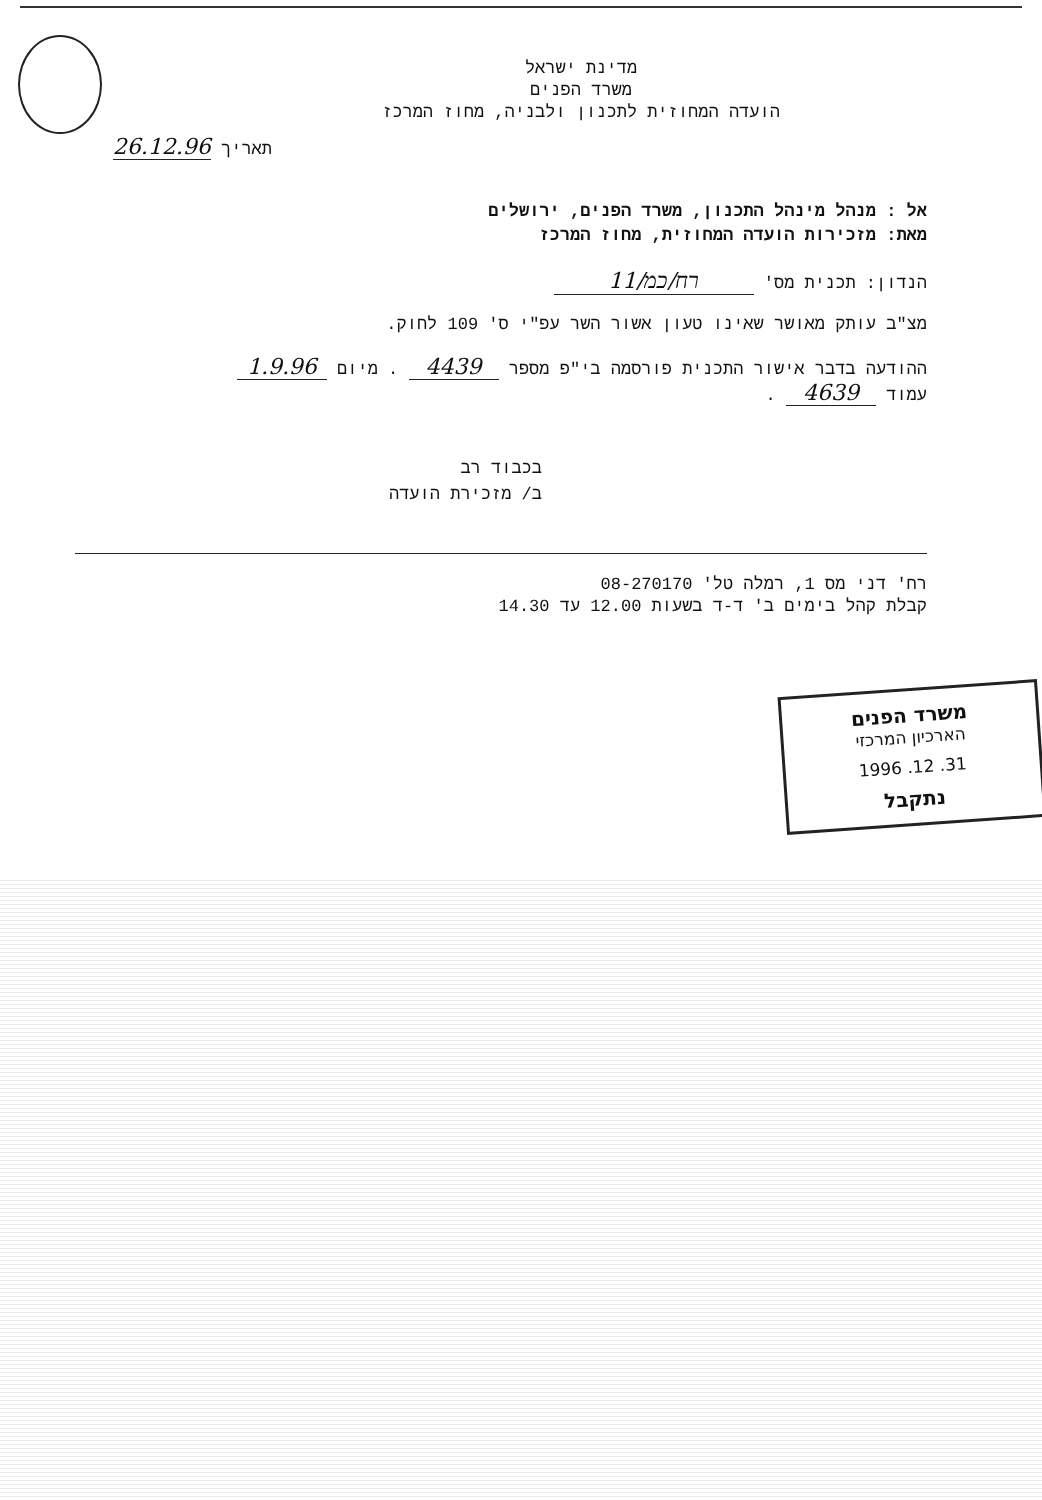מדינת ישראל
משרד הפנים
הועדה המחוזית לתכנון ולבניה, מחוז המרכז
תאריך 26.12.96
אל : מנהל מינהל התכנון, משרד הפנים, ירושלים
מאת: מזכירות הועדה המחוזית, מחוז המרכז
הנדון: תכנית מס' רח/כמ/11
מצ"ב עותק מאושר שאינו טעון אשור השר עפ"י ס' 109 לחוק.
ההודעה בדבר אישור התכנית פורסמה בי"פ מספר 4439 . מיום 1.9.96
עמוד 4639 .
בכבוד רב
ב/ מזכירת הועדה
רח' דני מס 1, רמלה טל' 08-270170
קבלת קהל בימים ב' ד-ד בשעות 12.00 עד 14.30
משרד הפנים
הארכיון המרכזי
31. 12. 1996
נתקבל